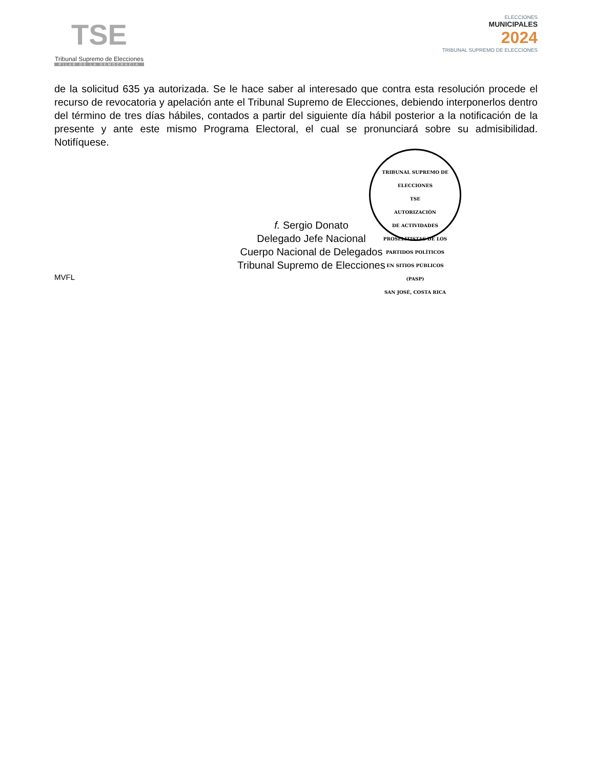TSE
Tribunal Supremo de Elecciones
PILAR DE LA DEMOCRACIA
ELECCIONES
MUNICIPALES
2024
TRIBUNAL SUPREMO DE ELECCIONES
de la solicitud 635 ya autorizada. Se le hace saber al interesado que contra esta resolución procede el recurso de revocatoria y apelación ante el Tribunal Supremo de Elecciones, debiendo interponerlos dentro del término de tres días hábiles, contados a partir del siguiente día hábil posterior a la notificación de la presente y ante este mismo Programa Electoral, el cual se pronunciará sobre su admisibilidad. Notifíquese.
TRIBUNAL SUPREMO DE ELECCIONES
TSE
AUTORIZACIÓN
DE ACTIVIDADES
PROSELITISTAS DE LOS
PARTIDOS POLÍTICOS
EN SITIOS PÚBLICOS
(PASP)
SAN JOSÉ, COSTA RICA
f. Sergio Donato
Delegado Jefe Nacional
Cuerpo Nacional de Delegados
Tribunal Supremo de Elecciones
MVFL